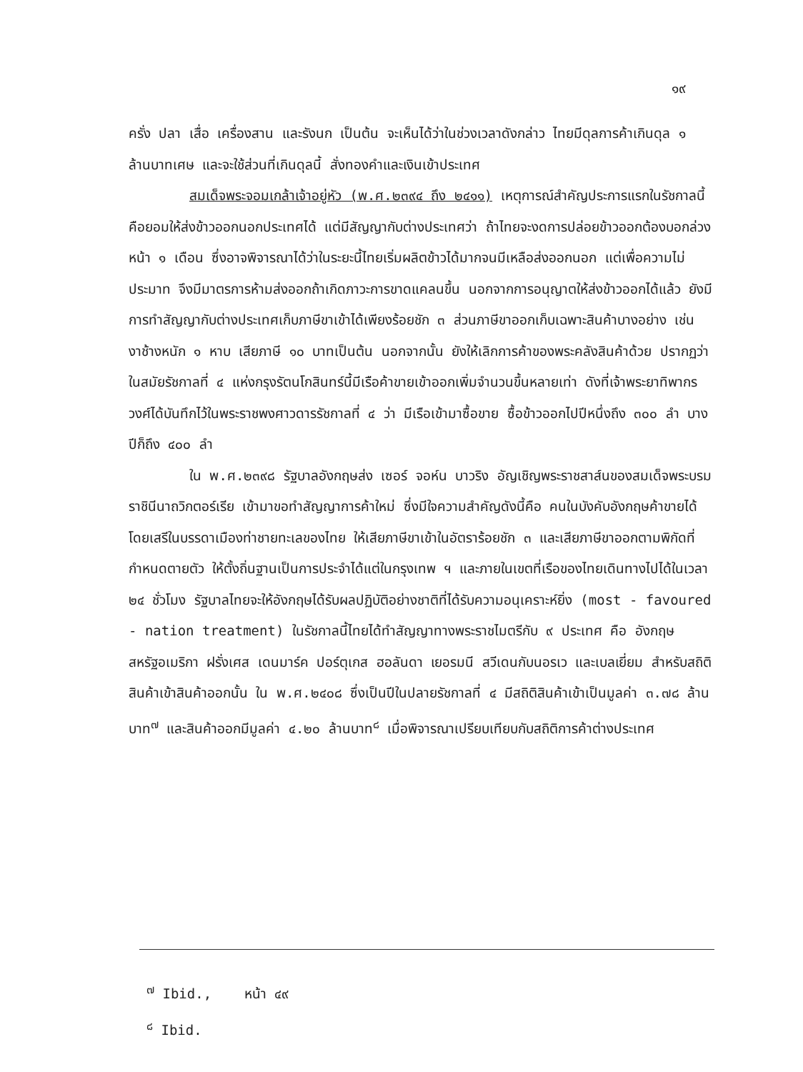๑๙
ครั่ง ปลา เสื่อ เครื่องสาน และรังนก เป็นต้น จะเห็นได้ว่าในช่วงเวลาดังกล่าว ไทยมีดุลการค้าเกินดุล ๑ ล้านบาทเศษ และจะใช้ส่วนที่เกินดุลนี้ สั่งทองคำและเงินเข้าประเทศ
สมเด็จพระจอมเกล้าเจ้าอยู่หัว (พ.ศ.๒๓๙๔ ถึง ๒๔๑๑) เหตุการณ์สำคัญประการแรกในรัชกาลนี้ คือยอมให้ส่งข้าวออกนอกประเทศได้ แต่มีสัญญากับต่างประเทศว่า ถ้าไทยจะงดการปล่อยข้าวออกต้องบอกล่วงหน้า ๑ เดือน ซึ่งอาจพิจารณาได้ว่าในระยะนี้ไทยเริ่มผลิตข้าวได้มากจนมีเหลือส่งออกนอก แต่เพื่อความไม่ประมาท จึงมีมาตรการห้ามส่งออกถ้าเกิดภาวะการขาดแคลนขึ้น นอกจากการอนุญาตให้ส่งข้าวออกได้แล้ว ยังมีการทำสัญญากับต่างประเทศเก็บภาษีขาเข้าได้เพียงร้อยชัก ๓ ส่วนภาษีขาออกเก็บเฉพาะสินค้าบางอย่าง เช่น งาช้างหนัก ๑ หาบ เสียภาษี ๑๐ บาทเป็นต้น นอกจากนั้น ยังให้เลิกการค้าของพระคลังสินค้าด้วย ปรากฏว่าในสมัยรัชกาลที่ ๔ แห่งกรุงรัตนโกสินทร์นี้มีเรือค้าขายเข้าออกเพิ่มจำนวนขึ้นหลายเท่า ดังที่เจ้าพระยาทิพากรวงศ์ได้บันทึกไว้ในพระราชพงศาวดารรัชกาลที่ ๔ ว่า มีเรือเข้ามาซื้อขาย ซื้อข้าวออกไปปีหนึ่งถึง ๓๐๐ ลำ บางปีก็ถึง ๔๐๐ ลำ
ใน พ.ศ.๒๓๙๘ รัฐบาลอังกฤษส่ง เซอร์ จอห์น บาวริง อัญเชิญพระราชสาส์นของสมเด็จพระบรมราชินีนาถวิกตอร์เรีย เข้ามาขอทำสัญญาการค้าใหม่ ซึ่งมีใจความสำคัญดังนี้คือ คนในบังคับอังกฤษค้าขายได้โดยเสรีในบรรดาเมืองท่าชายทะเลของไทย ให้เสียภาษีขาเข้าในอัตราร้อยชัก ๓ และเสียภาษีขาออกตามพิกัดที่กำหนดตายตัว ให้ตั้งถิ่นฐานเป็นการประจำได้แต่ในกรุงเทพ ฯ และภายในเขตที่เรือของไทยเดินทางไปได้ในเวลา ๒๔ ชั่วโมง รัฐบาลไทยจะให้อังกฤษได้รับผลปฏิบัติอย่างชาติที่ได้รับความอนุเคราะห์ยิ่ง (most - favoured - nation treatment) ในรัชกาลนี้ไทยได้ทำสัญญาทางพระราชไมตรีกับ ๙ ประเทศ คือ อังกฤษ สหรัฐอเมริกา ฝรั่งเศส เดนมาร์ค ปอร์ตุเกส ฮอลันดา เยอรมนี สวีเดนกับนอรเว และเบลเยี่ยม สำหรับสถิติสินค้าเข้าสินค้าออกนั้น ใน พ.ศ.๒๔๐๘ ซึ่งเป็นปีในปลายรัชกาลที่ ๔ มีสถิติสินค้าเข้าเป็นมูลค่า ๓.๗๘ ล้านบาท<sup>๗</sup> และสินค้าออกมีมูลค่า ๔.๒๐ ล้านบาท<sup>๘</sup> เมื่อพิจารณาเปรียบเทียบกับสถิติการค้าต่างประเทศ
<sup>๗</sup> Ibid., หน้า ๔๙
<sup>๘</sup> Ibid.